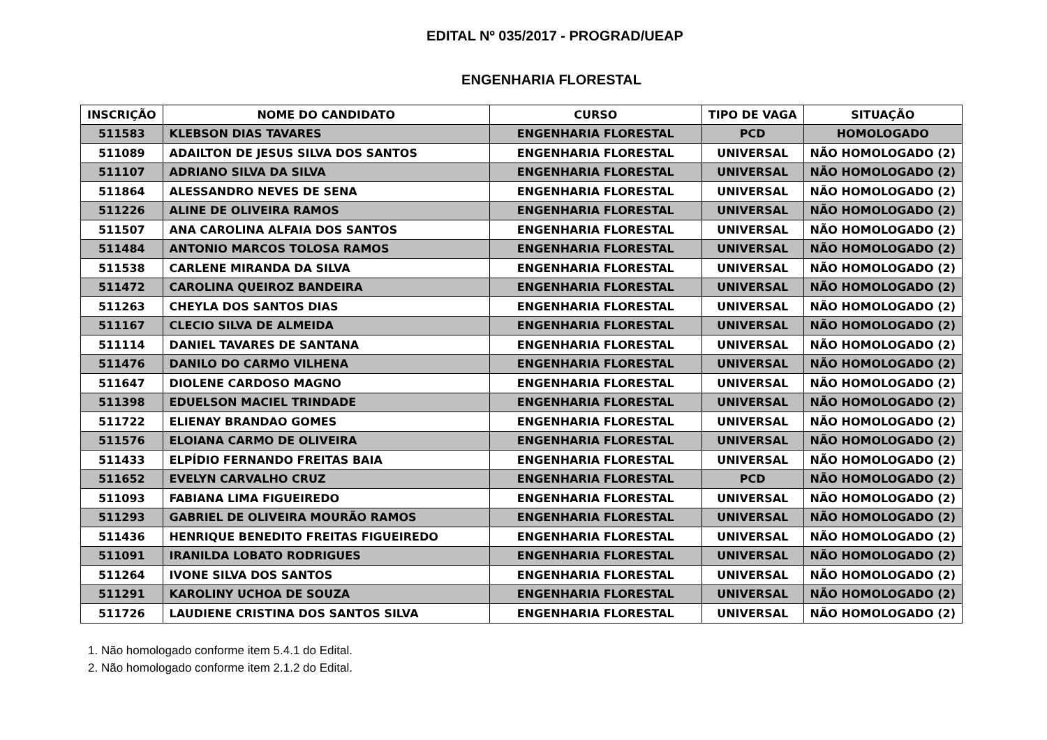EDITAL Nº 035/2017 - PROGRAD/UEAP
ENGENHARIA FLORESTAL
| INSCRIÇÃO | NOME DO CANDIDATO | CURSO | TIPO DE VAGA | SITUAÇÃO |
| --- | --- | --- | --- | --- |
| 511583 | KLEBSON DIAS TAVARES | ENGENHARIA FLORESTAL | PCD | HOMOLOGADO |
| 511089 | ADAILTON DE JESUS SILVA DOS SANTOS | ENGENHARIA FLORESTAL | UNIVERSAL | NÃO HOMOLOGADO (2) |
| 511107 | ADRIANO SILVA DA SILVA | ENGENHARIA FLORESTAL | UNIVERSAL | NÃO HOMOLOGADO (2) |
| 511864 | ALESSANDRO NEVES DE SENA | ENGENHARIA FLORESTAL | UNIVERSAL | NÃO HOMOLOGADO (2) |
| 511226 | ALINE DE OLIVEIRA RAMOS | ENGENHARIA FLORESTAL | UNIVERSAL | NÃO HOMOLOGADO (2) |
| 511507 | ANA CAROLINA ALFAIA DOS SANTOS | ENGENHARIA FLORESTAL | UNIVERSAL | NÃO HOMOLOGADO (2) |
| 511484 | ANTONIO MARCOS TOLOSA RAMOS | ENGENHARIA FLORESTAL | UNIVERSAL | NÃO HOMOLOGADO (2) |
| 511538 | CARLENE MIRANDA DA SILVA | ENGENHARIA FLORESTAL | UNIVERSAL | NÃO HOMOLOGADO (2) |
| 511472 | CAROLINA QUEIROZ BANDEIRA | ENGENHARIA FLORESTAL | UNIVERSAL | NÃO HOMOLOGADO (2) |
| 511263 | CHEYLA DOS SANTOS DIAS | ENGENHARIA FLORESTAL | UNIVERSAL | NÃO HOMOLOGADO (2) |
| 511167 | CLECIO SILVA DE ALMEIDA | ENGENHARIA FLORESTAL | UNIVERSAL | NÃO HOMOLOGADO (2) |
| 511114 | DANIEL TAVARES DE SANTANA | ENGENHARIA FLORESTAL | UNIVERSAL | NÃO HOMOLOGADO (2) |
| 511476 | DANILO DO CARMO VILHENA | ENGENHARIA FLORESTAL | UNIVERSAL | NÃO HOMOLOGADO (2) |
| 511647 | DIOLENE CARDOSO MAGNO | ENGENHARIA FLORESTAL | UNIVERSAL | NÃO HOMOLOGADO (2) |
| 511398 | EDUELSON MACIEL TRINDADE | ENGENHARIA FLORESTAL | UNIVERSAL | NÃO HOMOLOGADO (2) |
| 511722 | ELIENAY BRANDAO GOMES | ENGENHARIA FLORESTAL | UNIVERSAL | NÃO HOMOLOGADO (2) |
| 511576 | ELOIANA CARMO DE OLIVEIRA | ENGENHARIA FLORESTAL | UNIVERSAL | NÃO HOMOLOGADO (2) |
| 511433 | ELPÍDIO FERNANDO FREITAS BAIA | ENGENHARIA FLORESTAL | UNIVERSAL | NÃO HOMOLOGADO (2) |
| 511652 | EVELYN CARVALHO CRUZ | ENGENHARIA FLORESTAL | PCD | NÃO HOMOLOGADO (2) |
| 511093 | FABIANA LIMA FIGUEIREDO | ENGENHARIA FLORESTAL | UNIVERSAL | NÃO HOMOLOGADO (2) |
| 511293 | GABRIEL DE OLIVEIRA MOURÃO RAMOS | ENGENHARIA FLORESTAL | UNIVERSAL | NÃO HOMOLOGADO (2) |
| 511436 | HENRIQUE BENEDITO FREITAS FIGUEIREDO | ENGENHARIA FLORESTAL | UNIVERSAL | NÃO HOMOLOGADO (2) |
| 511091 | IRANILDA LOBATO RODRIGUES | ENGENHARIA FLORESTAL | UNIVERSAL | NÃO HOMOLOGADO (2) |
| 511264 | IVONE SILVA DOS SANTOS | ENGENHARIA FLORESTAL | UNIVERSAL | NÃO HOMOLOGADO (2) |
| 511291 | KAROLINY UCHOA DE SOUZA | ENGENHARIA FLORESTAL | UNIVERSAL | NÃO HOMOLOGADO (2) |
| 511726 | LAUDIENE CRISTINA DOS SANTOS SILVA | ENGENHARIA FLORESTAL | UNIVERSAL | NÃO HOMOLOGADO (2) |
1. Não homologado conforme item 5.4.1 do Edital.
2. Não homologado conforme item 2.1.2 do Edital.